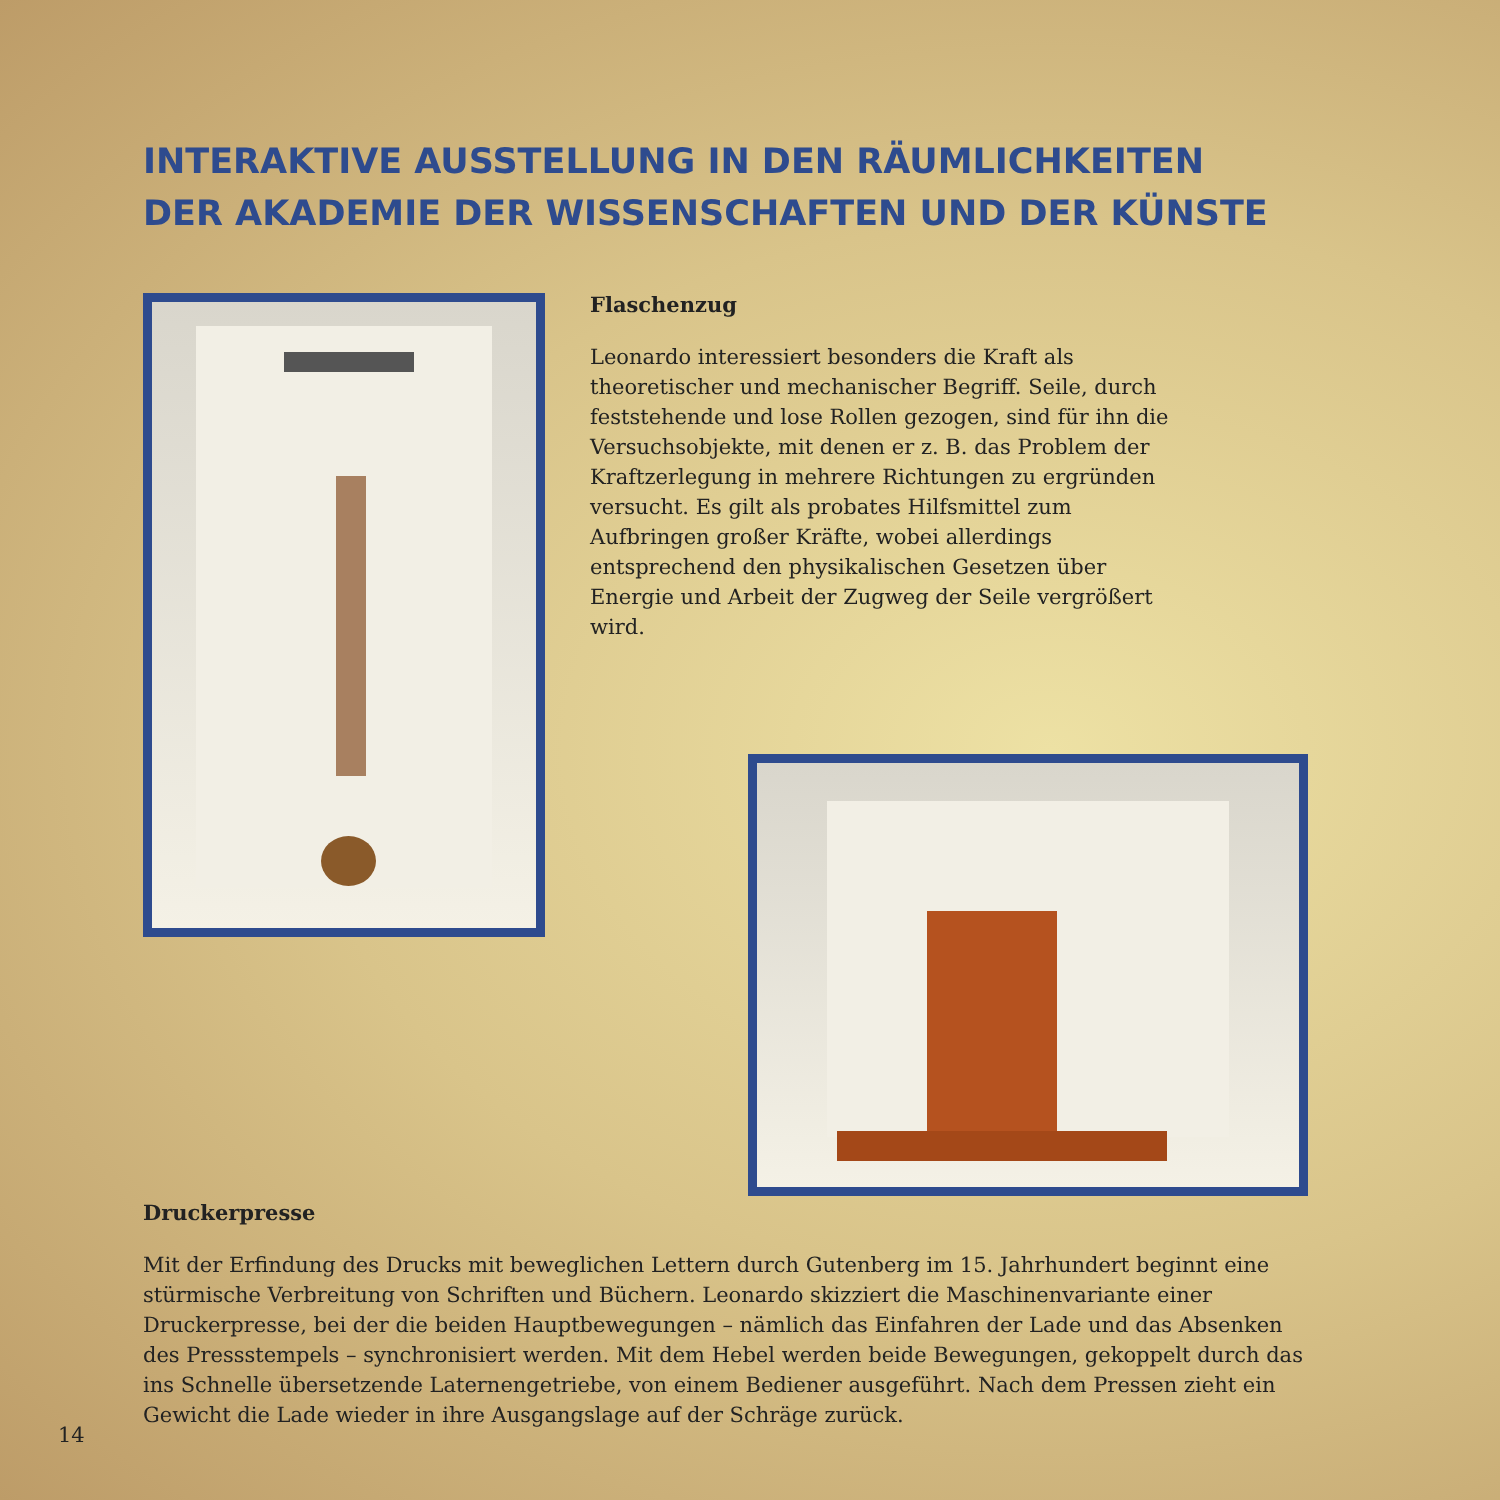INTERAKTIVE AUSSTELLUNG IN DEN RÄUMLICHKEITEN
DER AKADEMIE DER WISSENSCHAFTEN UND DER KÜNSTE
Flaschenzug
Leonardo interessiert besonders die Kraft als theoretischer und mechanischer Begriff. Seile, durch feststehende und lose Rollen gezogen, sind für ihn die Versuchsobjekte, mit denen er z. B. das Problem der Kraftzerlegung in mehrere Richtungen zu ergründen versucht. Es gilt als probates Hilfsmittel zum Aufbringen großer Kräfte, wobei allerdings entsprechend den physikalischen Gesetzen über Energie und Arbeit der Zugweg der Seile vergrößert wird.
Druckerpresse
Mit der Erfindung des Drucks mit beweglichen Lettern durch Gutenberg im 15. Jahrhundert beginnt eine stürmische Verbreitung von Schriften und Büchern. Leonardo skizziert die Maschinenvariante einer Druckerpresse, bei der die beiden Hauptbewegungen – nämlich das Einfahren der Lade und das Absenken des Pressstempels – synchronisiert werden. Mit dem Hebel werden beide Bewegungen, gekoppelt durch das ins Schnelle übersetzende Laternengetriebe, von einem Bediener ausgeführt. Nach dem Pressen zieht ein Gewicht die Lade wieder in ihre Ausgangslage auf der Schräge zurück.
14